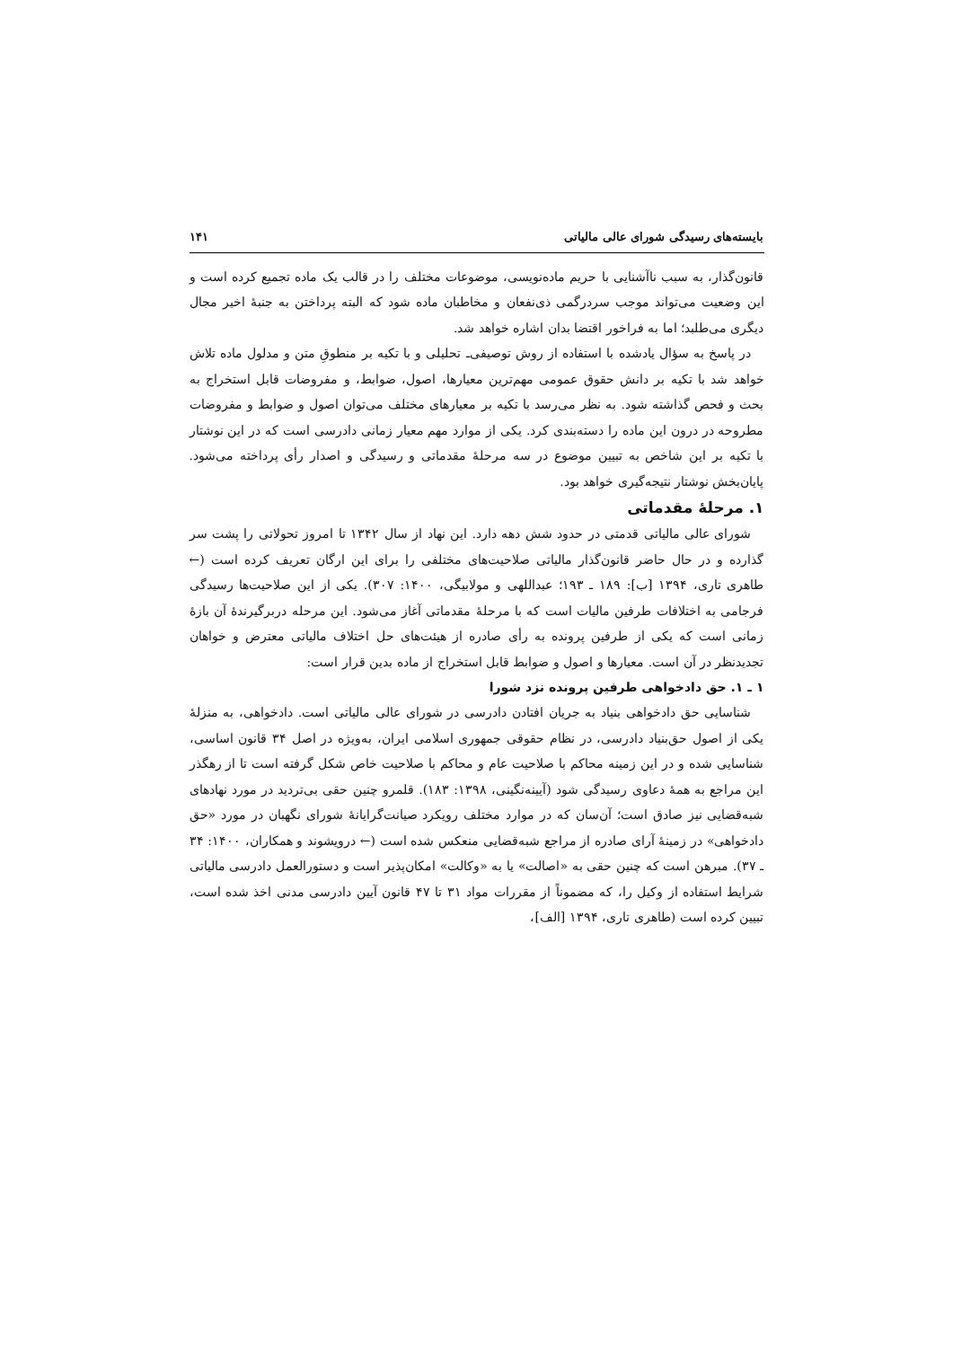بایسته‌های رسیدگی شورای عالی مالیاتی ۱۴۱
قانون‌گذار، به سبب ناآشنایی با حریم ماده‌نویسی، موضوعات مختلف را در قالب یک ماده تجمیع کرده است و این وضعیت می‌تواند موجب سردرگمی ذی‌نفعان و مخاطبان ماده شود که البته پرداختن به جنبهٔ اخیر مجال دیگری می‌طلبد؛ اما به فراخور اقتضا بدان اشاره خواهد شد.
در پاسخ به سؤال یادشده با استفاده از روش توصیفی‌ـ تحلیلی و با تکیه بر منطوقِ متن و مدلول ماده تلاش خواهد شد با تکیه بر دانش حقوق عمومی مهم‌ترین معیارها، اصول، ضوابط، و مفروضات قابل استخراج به بحث و فحص گذاشته شود. به نظر می‌رسد با تکیه بر معیارهای مختلف می‌توان اصول و ضوابط و مفروضات مطروحه در درون این ماده را دسته‌بندی کرد. یکی از موارد مهم معیار زمانی دادرسی است که در این نوشتار با تکیه بر این شاخص به تبیین موضوع در سه مرحلهٔ مقدماتی و رسیدگی و اصدار رأی پرداخته می‌شود. پایان‌بخش نوشتار نتیجه‌گیری خواهد بود.
۱. مرحلهٔ مقدماتی
شورای عالی مالیاتی قدمتی در حدود شش دهه دارد. این نهاد از سال ۱۳۴۲ تا امروز تحولاتی را پشت سر گذارده و در حال حاضر قانون‌گذار مالیاتی صلاحیت‌های مختلفی را برای این ارگان تعریف کرده است (← طاهری تاری، ۱۳۹۴ [ب]: ۱۸۹ ـ ۱۹۳؛ عبداللهی و مولابیگی، ۱۴۰۰: ۳۰۷). یکی از این صلاحیت‌ها رسیدگی فرجامی به اختلافات طرفین مالیات است که با مرحلهٔ مقدماتی آغاز می‌شود. این مرحله دربرگیرندهٔ آن بازهٔ زمانی است که یکی از طرفین پرونده به رأی صادره از هیئت‌های حل اختلاف مالیاتی معترض و خواهان تجدیدنظر در آن است. معیارها و اصول و ضوابط قابل استخراج از ماده بدین قرار است:
۱ ـ ۱. حق دادخواهی طرفین پرونده نزد شورا
شناسایی حق دادخواهی بنیاد به جریان افتادن دادرسی در شورای عالی مالیاتی است. دادخواهی، به منزلهٔ یکی از اصول حق‌بنیاد دادرسی، در نظام حقوقی جمهوری اسلامی ایران، به‌ویژه در اصل ۳۴ قانون اساسی، شناسایی شده و در این زمینه محاکم با صلاحیت عام و محاکم با صلاحیت خاص شکل گرفته است تا از رهگذر این مراجع به همهٔ دعاوی رسیدگی شود (آیینه‌نگینی، ۱۳۹۸: ۱۸۳). قلمرو چنین حقی بی‌تردید در مورد نهادهای شبه‌قضایی نیز صادق است؛ آن‌سان که در موارد مختلف رویکرد صیانت‌گرایانهٔ شورای نگهبان در مورد «حق دادخواهی» در زمینهٔ آرای صادره از مراجع شبه‌قضایی منعکس شده است (← درویشوند و همکاران، ۱۴۰۰: ۳۴ ـ ۳۷). مبرهن است که چنین حقی به «اصالت» یا به «وکالت» امکان‌پذیر است و دستورالعمل دادرسی مالیاتی شرایط استفاده از وکیل را، که مضموناً از مقررات مواد ۳۱ تا ۴۷ قانون آیین دادرسی مدنی اخذ شده است، تبیین کرده است (طاهری تاری، ۱۳۹۴ [الف]،